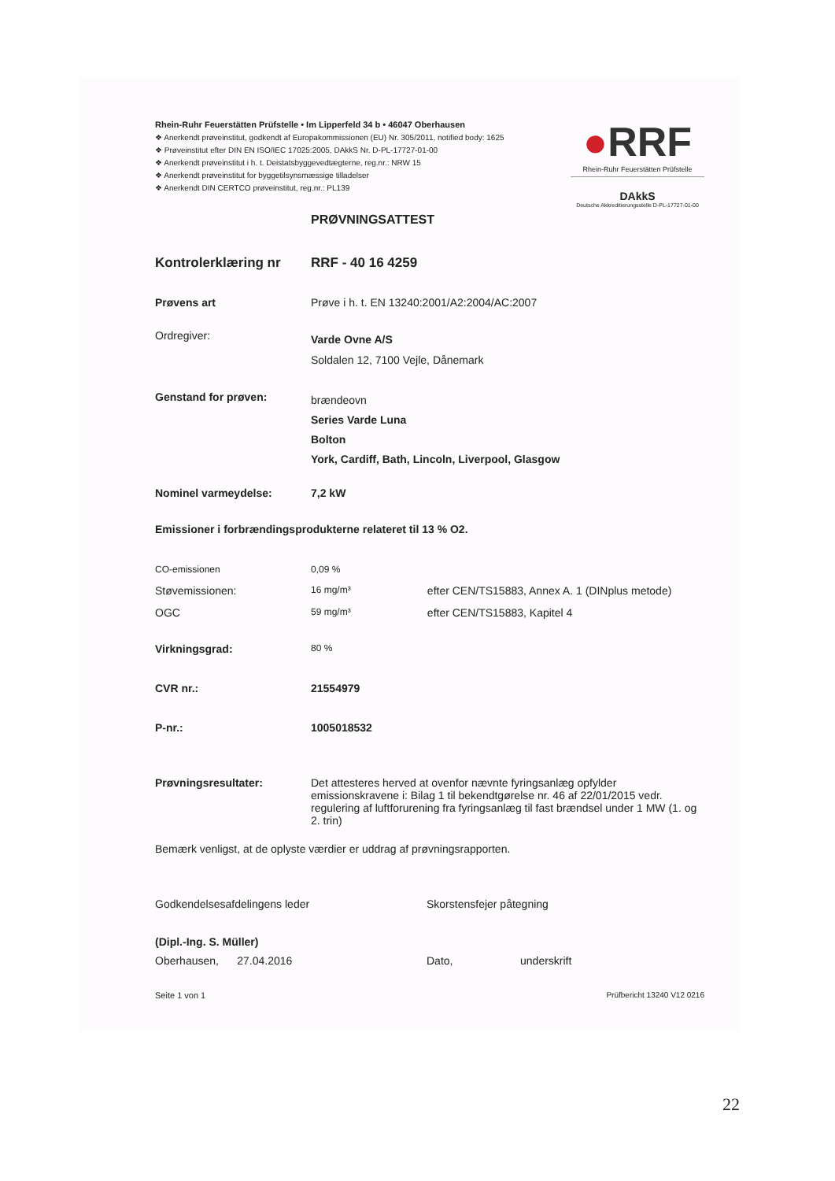Rhein-Ruhr Feuerstätten Prüfstelle • Im Lipperfeld 34 b • 46047 Oberhausen
❖ Anerkendt prøveinstitut, godkendt af Europakommissionen (EU) Nr. 305/2011, notified body: 1625
❖ Prøveinstitut efter DIN EN ISO/IEC 17025:2005, DAkkS Nr. D-PL-17727-01-00
❖ Anerkendt prøveinstitut i h. t. Deistatsbyggevedtægterne, reg.nr.: NRW 15
❖ Anerkendt prøveinstitut for byggetilsynsmæssige tilladelser
❖ Anerkendt DIN CERTCO prøveinstitut, reg.nr.: PL139
●RRF
Rhein-Ruhr Feuerstätten Prüfstelle
DAkkS
Deutsche Akkreditierungsstelle D-PL-17727-01-00
PRØVNINGSATTEST
| Kontrolerklæring nr | RRF - 40 16 4259 | |
| Prøvens art | Prøve i h. t. EN 13240:2001/A2:2004/AC:2007 | |
| Ordregiver: | Varde Ovne A/S Soldalen 12, 7100 Vejle, Dånemark | |
| Genstand for prøven: | brændeovn Series Varde Luna Bolton York, Cardiff, Bath, Lincoln, Liverpool, Glasgow | |
| Nominel varmeydelse: | 7,2 kW | |
| Emissioner i forbrændingsprodukterne relateret til 13 % O2. | | |
| CO-emissionen | 0,09 % | |
| Støvemissionen: | 16 mg/m³ | efter CEN/TS15883, Annex A. 1 (DINplus metode) |
| OGC | 59 mg/m³ | efter CEN/TS15883, Kapitel 4 |
| Virkningsgrad: | 80 % | |
| CVR nr.: | 21554979 | |
| P-nr.: | 1005018532 | |
| Prøvningsresultater: | Det attesteres herved at ovenfor nævnte fyringsanlæg opfylder emissionskravene i: Bilag 1 til bekendtgørelse nr. 46 af 22/01/2015 vedr. regulering af luftforurening fra fyringsanlæg til fast brændsel under 1 MW (1. og 2. trin) | |
Bemærk venligst, at de oplyste værdier er uddrag af prøvningsrapporten.
Godkendelsesafdelingens leder
(Dipl.-Ing. S. Müller)
Oberhausen, 27.04.2016
Skorstensfejer påtegning
Dato, underskrift
Seite 1 von 1 Prüfbericht 13240 V12 0216
22